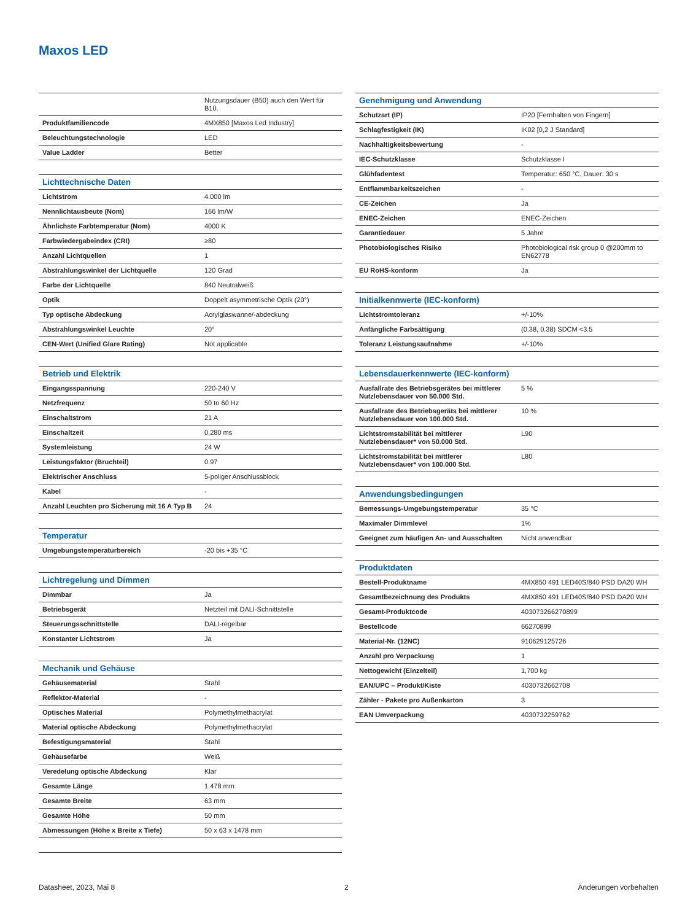Maxos LED
| | Nutzungsdauer (B50) auch den Wert für B10. |
| Produktfamiliencode | 4MX850 [Maxos Led Industry] |
| Beleuchtungstechnologie | LED |
| Value Ladder | Better |
| Lichttechnische Daten | |
| Lichtstrom | 4.000 lm |
| Nennlichtausbeute (Nom) | 166 lm/W |
| Ähnlichste Farbtemperatur (Nom) | 4000 K |
| Farbwiedergabeindex (CRI) | ≥80 |
| Anzahl Lichtquellen | 1 |
| Abstrahlungswinkel der Lichtquelle | 120 Grad |
| Farbe der Lichtquelle | 840 Neutralweiß |
| Optik | Doppelt asymmetrische Optik (20°) |
| Typ optische Abdeckung | Acrylglaswanne/-abdeckung |
| Abstrahlungswinkel Leuchte | 20° |
| CEN-Wert (Unified Glare Rating) | Not applicable |
| Betrieb und Elektrik | |
| Eingangsspannung | 220-240 V |
| Netzfrequenz | 50 to 60 Hz |
| Einschaltstrom | 21 A |
| Einschaltzeit | 0,280 ms |
| Systemleistung | 24 W |
| Leistungsfaktor (Bruchteil) | 0.97 |
| Elektrischer Anschluss | 5-poliger Anschlussblock |
| Kabel | - |
| Anzahl Leuchten pro Sicherung mit 16 A Typ B | 24 |
| Temperatur | |
| Umgebungstemperaturbereich | -20 bis +35 °C |
| Lichtregelung und Dimmen | |
| Dimmbar | Ja |
| Betriebsgerät | Netzteil mit DALI-Schnittstelle |
| Steuerungsschnittstelle | DALI-regelbar |
| Konstanter Lichtstrom | Ja |
| Mechanik und Gehäuse | |
| Gehäusematerial | Stahl |
| Reflektor-Material | - |
| Optisches Material | Polymethylmethacrylat |
| Material optische Abdeckung | Polymethylmethacrylat |
| Befestigungsmaterial | Stahl |
| Gehäusefarbe | Weiß |
| Veredelung optische Abdeckung | Klar |
| Gesamte Länge | 1.478 mm |
| Gesamte Breite | 63 mm |
| Gesamte Höhe | 50 mm |
| Abmessungen (Höhe x Breite x Tiefe) | 50 x 63 x 1478 mm |
| Genehmigung und Anwendung | |
| --- | --- |
| Schutzart (IP) | IP20 [Fernhalten von Fingern] |
| Schlagfestigkeit (IK) | IK02 [0,2 J Standard] |
| Nachhaltigkeitsbewertung | - |
| IEC-Schutzklasse | Schutzklasse I |
| Glühfadentest | Temperatur: 650 °C, Dauer: 30 s |
| Entflammbarkeitszeichen | - |
| CE-Zeichen | Ja |
| ENEC-Zeichen | ENEC-Zeichen |
| Garantiedauer | 5 Jahre |
| Photobiologisches Risiko | Photobiological risk group 0 @200mm to EN62778 |
| EU RoHS-konform | Ja |
| Initialkennwerte (IEC-konform) | |
| Lichtstromtoleranz | +/-10% |
| Anfängliche Farbsättigung | (0.38, 0.38) SDCM <3.5 |
| Toleranz Leistungsaufnahme | +/-10% |
| Lebensdauerkennwerte (IEC-konform) | |
| Ausfallrate des Betriebsgerätes bei mittlerer Nutzlebensdauer von 50.000 Std. | 5 % |
| Ausfallrate des Betriebsgeräts bei mittlerer Nutzlebensdauer von 100.000 Std. | 10 % |
| Lichtstromstabilität bei mittlerer Nutzlebensdauer* von 50.000 Std. | L90 |
| Lichtstromstabilität bei mittlerer Nutzlebensdauer* von 100.000 Std. | L80 |
| Anwendungsbedingungen | |
| Bemessungs-Umgebungstemperatur | 35 °C |
| Maximaler Dimmlevel | 1% |
| Geeignet zum häufigen An- und Ausschalten | Nicht anwendbar |
| Produktdaten | |
| Bestell-Produktname | 4MX850 491 LED40S/840 PSD DA20 WH |
| Gesamtbezeichnung des Produkts | 4MX850 491 LED40S/840 PSD DA20 WH |
| Gesamt-Produktcode | 403073266270899 |
| Bestellcode | 66270899 |
| Material-Nr. (12NC) | 910629125726 |
| Anzahl pro Verpackung | 1 |
| Nettogewicht (Einzelteil) | 1,700 kg |
| EAN/UPC – Produkt/Kiste | 4030732662708 |
| Zähler - Pakete pro Außenkarton | 3 |
| EAN Umverpackung | 4030732259762 |
Datasheet, 2023, Mai 8 2 Änderungen vorbehalten